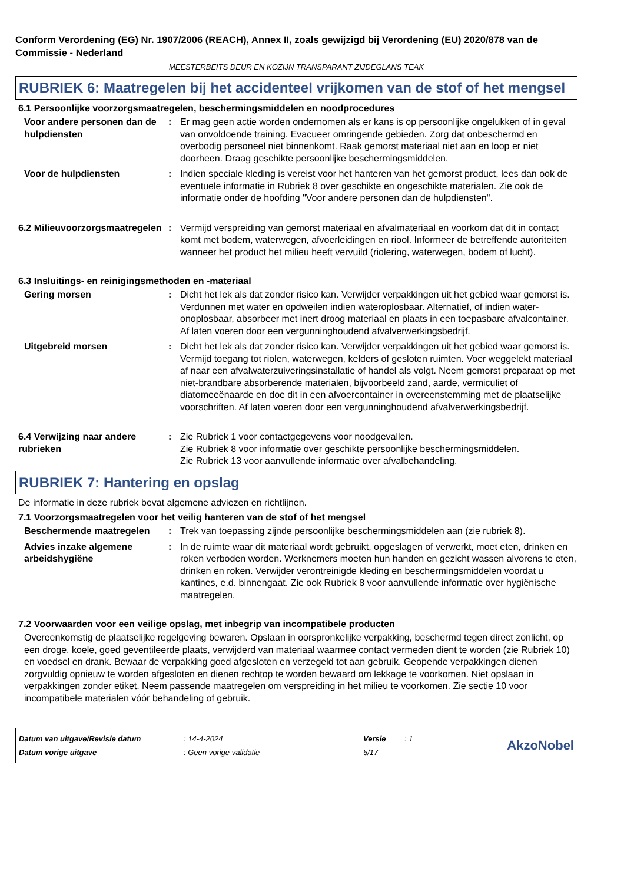Conform Verordening (EG) Nr. 1907/2006 (REACH), Annex II, zoals gewijzigd bij Verordening (EU) 2020/878 van de Commissie - Nederland
MEESTERBEITS DEUR EN KOZIJN TRANSPARANT ZIJDEGLANS TEAK
RUBRIEK 6: Maatregelen bij het accidenteel vrijkomen van de stof of het mengsel
6.1 Persoonlijke voorzorgsmaatregelen, beschermingsmiddelen en noodprocedures
Voor andere personen dan de hulpdiensten
: Er mag geen actie worden ondernomen als er kans is op persoonlijke ongelukken of in geval van onvoldoende training. Evacueer omringende gebieden. Zorg dat onbeschermd en overbodig personeel niet binnenkomt. Raak gemorst materiaal niet aan en loop er niet doorheen. Draag geschikte persoonlijke beschermingsmiddelen.
Voor de hulpdiensten : Indien speciale kleding is vereist voor het hanteren van het gemorst product, lees dan ook de eventuele informatie in Rubriek 8 over geschikte en ongeschikte materialen. Zie ook de informatie onder de hoofding "Voor andere personen dan de hulpdiensten".
6.2 Milieuvoorzorgsmaatregelen
: Vermijd verspreiding van gemorst materiaal en afvalmateriaal en voorkom dat dit in contact komt met bodem, waterwegen, afvoerleidingen en riool. Informeer de betreffende autoriteiten wanneer het product het milieu heeft vervuild (riolering, waterwegen, bodem of lucht).
6.3 Insluitings- en reinigingsmethoden en -materiaal
Gering morsen : Dicht het lek als dat zonder risico kan. Verwijder verpakkingen uit het gebied waar gemorst is. Verdunnen met water en opdweilen indien wateroplosbaar. Alternatief, of indien water-onoplosbaar, absorbeer met inert droog materiaal en plaats in een toepasbare afvalcontainer. Af laten voeren door een vergunninghoudend afvalverwerkingsbedrijf.
Uitgebreid morsen : Dicht het lek als dat zonder risico kan. Verwijder verpakkingen uit het gebied waar gemorst is. Vermijd toegang tot riolen, waterwegen, kelders of gesloten ruimten. Voer weggelekt materiaal af naar een afvalwaterzuiveringsinstallatie of handel als volgt. Neem gemorst preparaat op met niet-brandbare absorberende materialen, bijvoorbeeld zand, aarde, vermiculiet of diatomeeënaarde en doe dit in een afvoercontainer in overeenstemming met de plaatselijke voorschriften. Af laten voeren door een vergunninghoudend afvalverwerkingsbedrijf.
6.4 Verwijzing naar andere rubrieken
: Zie Rubriek 1 voor contactgegevens voor noodgevallen.
Zie Rubriek 8 voor informatie over geschikte persoonlijke beschermingsmiddelen.
Zie Rubriek 13 voor aanvullende informatie over afvalbehandeling.
RUBRIEK 7: Hantering en opslag
De informatie in deze rubriek bevat algemene adviezen en richtlijnen.
7.1 Voorzorgsmaatregelen voor het veilig hanteren van de stof of het mengsel
Beschermende maatregelen : Trek van toepassing zijnde persoonlijke beschermingsmiddelen aan (zie rubriek 8).
Advies inzake algemene arbeidshygiëne
: In de ruimte waar dit materiaal wordt gebruikt, opgeslagen of verwerkt, moet eten, drinken en roken verboden worden. Werknemers moeten hun handen en gezicht wassen alvorens te eten, drinken en roken. Verwijder verontreinigde kleding en beschermingsmiddelen voordat u kantines, e.d. binnengaat. Zie ook Rubriek 8 voor aanvullende informatie over hygiënische maatregelen.
7.2 Voorwaarden voor een veilige opslag, met inbegrip van incompatibele producten
Overeenkomstig de plaatselijke regelgeving bewaren. Opslaan in oorspronkelijke verpakking, beschermd tegen direct zonlicht, op een droge, koele, goed geventileerde plaats, verwijderd van materiaal waarmee contact vermeden dient te worden (zie Rubriek 10) en voedsel en drank. Bewaar de verpakking goed afgesloten en verzegeld tot aan gebruik. Geopende verpakkingen dienen zorgvuldig opnieuw te worden afgesloten en dienen rechtop te worden bewaard om lekkage te voorkomen. Niet opslaan in verpakkingen zonder etiket. Neem passende maatregelen om verspreiding in het milieu te voorkomen. Zie sectie 10 voor incompatibele materialen vóór behandeling of gebruik.
| Datum van uitgave/Revisie datum | : 14-4-2024 | Versie | : 1 |
| Datum vorige uitgave | : Geen vorige validatie | 5/17 | |
AkzoNobel